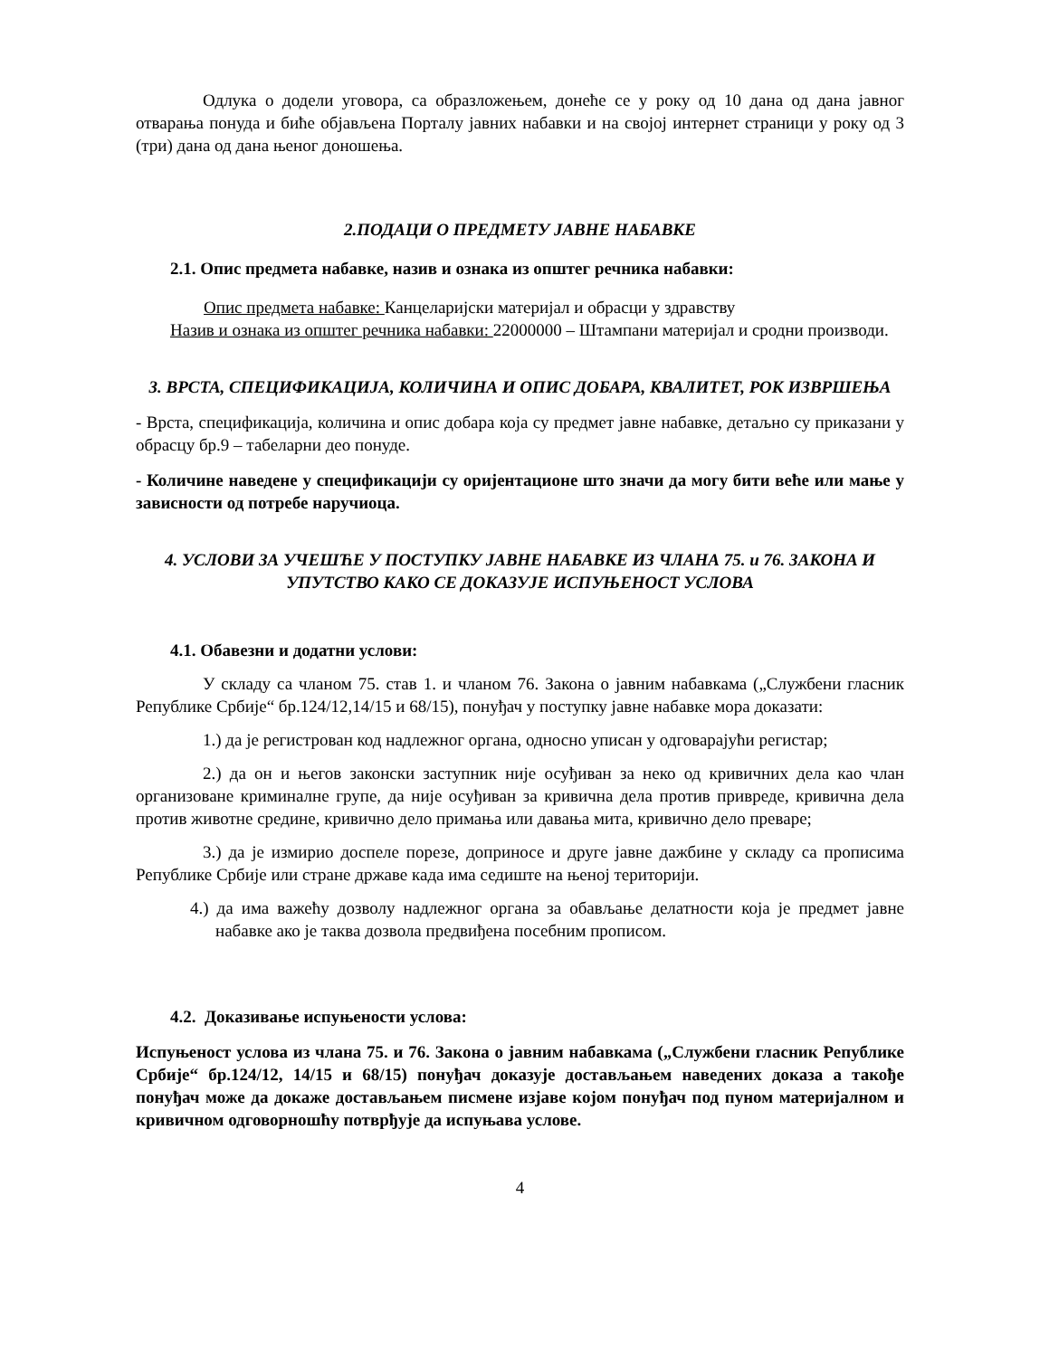Одлука о додели уговора, са образложењем, донеће се у року од 10 дана од дана јавног отварања понуда и биће објављена Порталу јавних набавки и на својој интернет страници у року од 3 (три) дана од дана њеног доношења.
2.ПОДАЦИ О ПРЕДМЕТУ ЈАВНЕ НАБАВКЕ
2.1. Опис предмета набавке, назив и ознака из општег речника набавки:
Опис предмета набавке: Канцеларијски материјал и обрасци у здравству
Назив и ознака из општег речника набавки: 22000000 – Штампани материјал и сродни производи.
3. ВРСТА, СПЕЦИФИКАЦИЈА, КОЛИЧИНА И ОПИС ДОБАРА, КВАЛИТЕТ, РОК ИЗВРШЕЊА
- Врста, спецификација, количина и опис добара која су предмет јавне набавке, детаљно су приказани у обрасцу бр.9 – табеларни део понуде.
- Количине наведене у спецификацији су оријентационе што значи да могу бити веће или мање у зависности од потребе наручиоца.
4. УСЛОВИ ЗА УЧЕШЋЕ У ПОСТУПКУ ЈАВНЕ НАБАВКЕ ИЗ ЧЛАНА 75. и 76. ЗАКОНА И УПУТСТВО КАКО СЕ ДОКАЗУЈЕ ИСПУЊЕНОСТ УСЛОВА
4.1. Обавезни и додатни услови:
У складу са чланом 75. став 1. и чланом 76. Закона о јавним набавкама („Службени гласник Републике Србије“ бр.124/12,14/15 и 68/15), понуђач у поступку јавне набавке мора доказати:
1.) да је регистрован код надлежног органа, односно уписан у одговарајући регистар;
2.) да он и његов законски заступник није осуђиван за неко од кривичних дела као члан организоване криминалне групе, да није осуђиван за кривична дела против привреде, кривична дела против животне средине, кривично дело примања или давања мита, кривично дело преваре;
3.) да је измирио доспеле порезе, доприносе и друге јавне дажбине у складу са прописима Републике Србије или стране државе када има седиште на њеној територији.
4.) да има важећу дозволу надлежног органа за обављање делатности која је предмет јавне набавке ако је таква дозвола предвиђена посебним прописом.
4.2. Доказивање испуњености услова:
Испуњеност услова из члана 75. и 76. Закона о јавним набавкама („Службени гласник Републике Србије“ бр.124/12, 14/15 и 68/15) понуђач доказује достављањем наведених доказа а такође понуђач може да докаже достављањем писмене изјаве којом понуђач под пуном материјалном и кривичном одговорношћу потврђује да испуњава услове.
4